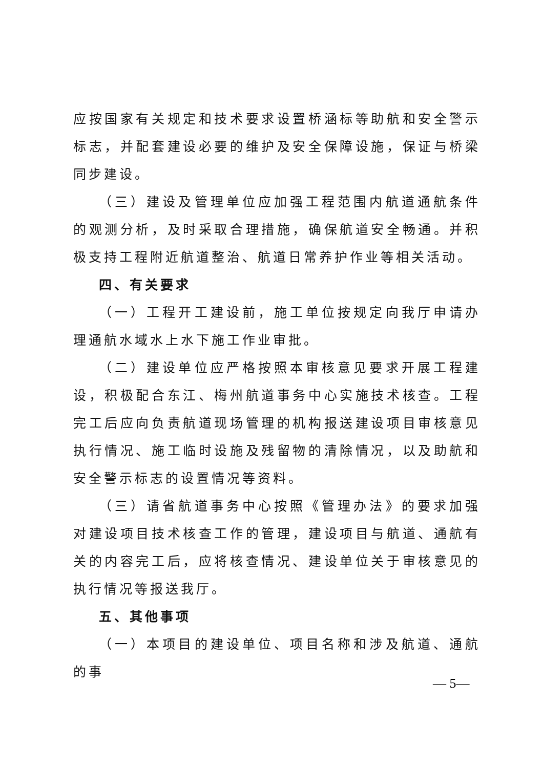应按国家有关规定和技术要求设置桥涵标等助航和安全警示标志，并配套建设必要的维护及安全保障设施，保证与桥梁同步建设。
（三）建设及管理单位应加强工程范围内航道通航条件的观测分析，及时采取合理措施，确保航道安全畅通。并积极支持工程附近航道整治、航道日常养护作业等相关活动。
四、有关要求
（一）工程开工建设前，施工单位按规定向我厅申请办理通航水域水上水下施工作业审批。
（二）建设单位应严格按照本审核意见要求开展工程建设，积极配合东江、梅州航道事务中心实施技术核查。工程完工后应向负责航道现场管理的机构报送建设项目审核意见执行情况、施工临时设施及残留物的清除情况，以及助航和安全警示标志的设置情况等资料。
（三）请省航道事务中心按照《管理办法》的要求加强对建设项目技术核查工作的管理，建设项目与航道、通航有关的内容完工后，应将核查情况、建设单位关于审核意见的执行情况等报送我厅。
五、其他事项
（一）本项目的建设单位、项目名称和涉及航道、通航的事
— 5—